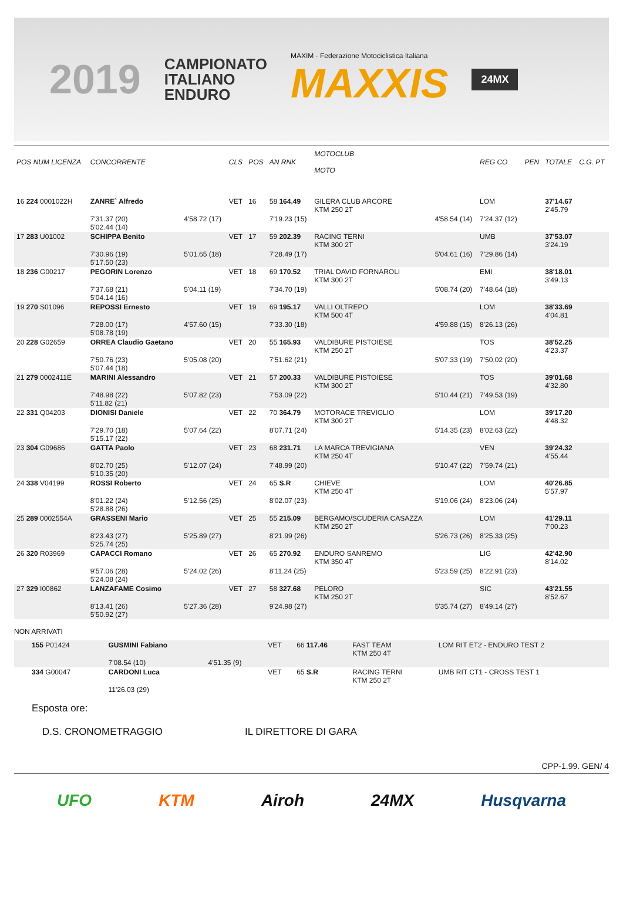2019
CAMPIONATO
ITALIANO
ENDURO
MAXIM · Federazione Motociclistica Italiana
MAXXIS
24MX
| POS NUM LICENZA | CONCORRENTE | | CLS | POS | AN RNK | MOTOCLUB MOTO | | REG CO | PEN | TOTALE | C.G. PT |
| --- | --- | --- | --- | --- | --- | --- | --- | --- | --- | --- | --- |
| 16 224 0001022H | ZANRE` Alfredo | | VET | 16 | 58 164.49 | GILERA CLUB ARCORE KTM 250 2T | | LOM | | 37'14.67 2'45.79 | |
| | 7'31.37 (20) 5'02.44 (14) | 4'58.72 (17) | | | 7'19.23 (15) | | 4'58.54 (14) | 7'24.37 (12) | | | |
| 17 283 U01002 | SCHIPPA Benito | | VET | 17 | 59 202.39 | RACING TERNI KTM 300 2T | | UMB | | 37'53.07 3'24.19 | |
| | 7'30.96 (19) 5'17.50 (23) | 5'01.65 (18) | | | 7'28.49 (17) | | 5'04.61 (16) | 7'29.86 (14) | | | |
| 18 236 G00217 | PEGORIN Lorenzo | | VET | 18 | 69 170.52 | TRIAL DAVID FORNAROLI KTM 300 2T | | EMI | | 38'18.01 3'49.13 | |
| | 7'37.68 (21) 5'04.14 (16) | 5'04.11 (19) | | | 7'34.70 (19) | | 5'08.74 (20) | 7'48.64 (18) | | | |
| 19 270 S01096 | REPOSSI Ernesto | | VET | 19 | 69 195.17 | VALLI OLTREPO KTM 500 4T | | LOM | | 38'33.69 4'04.81 | |
| | 7'28.00 (17) 5'08.78 (19) | 4'57.60 (15) | | | 7'33.30 (18) | | 4'59.88 (15) | 8'26.13 (26) | | | |
| 20 228 G02659 | ORREA Claudio Gaetano | | VET | 20 | 55 165.93 | VALDIBURE PISTOIESE KTM 250 2T | | TOS | | 38'52.25 4'23.37 | |
| | 7'50.76 (23) 5'07.44 (18) | 5'05.08 (20) | | | 7'51.62 (21) | | 5'07.33 (19) | 7'50.02 (20) | | | |
| 21 279 0002411E | MARINI Alessandro | | VET | 21 | 57 200.33 | VALDIBURE PISTOIESE KTM 300 2T | | TOS | | 39'01.68 4'32.80 | |
| | 7'48.98 (22) 5'11.82 (21) | 5'07.82 (23) | | | 7'53.09 (22) | | 5'10.44 (21) | 7'49.53 (19) | | | |
| 22 331 Q04203 | DIONISI Daniele | | VET | 22 | 70 364.79 | MOTORACE TREVIGLIO KTM 300 2T | | LOM | | 39'17.20 4'48.32 | |
| | 7'29.70 (18) 5'15.17 (22) | 5'07.64 (22) | | | 8'07.71 (24) | | 5'14.35 (23) | 8'02.63 (22) | | | |
| 23 304 G09686 | GATTA Paolo | | VET | 23 | 68 231.71 | LA MARCA TREVIGIANA KTM 250 4T | | VEN | | 39'24.32 4'55.44 | |
| | 8'02.70 (25) 5'10.35 (20) | 5'12.07 (24) | | | 7'48.99 (20) | | 5'10.47 (22) | 7'59.74 (21) | | | |
| 24 338 V04199 | ROSSI Roberto | | VET | 24 | 65 S.R | CHIEVE KTM 250 4T | | LOM | | 40'26.85 5'57.97 | |
| | 8'01.22 (24) 5'28.88 (26) | 5'12.56 (25) | | | 8'02.07 (23) | | 5'19.06 (24) | 8'23.06 (24) | | | |
| 25 289 0002554A | GRASSENI Mario | | VET | 25 | 55 215.09 | BERGAMO/SCUDERIA CASAZZA KTM 250 2T | | LOM | | 41'29.11 7'00.23 | |
| | 8'23.43 (27) 5'25.74 (25) | 5'25.89 (27) | | | 8'21.99 (26) | | 5'26.73 (26) | 8'25.33 (25) | | | |
| 26 320 R03969 | CAPACCI Romano | | VET | 26 | 65 270.92 | ENDURO SANREMO KTM 350 4T | | LIG | | 42'42.90 8'14.02 | |
| | 9'57.06 (28) 5'24.08 (24) | 5'24.02 (26) | | | 8'11.24 (25) | | 5'23.59 (25) | 8'22.91 (23) | | | |
| 27 329 I00862 | LANZAFAME Cosimo | | VET | 27 | 58 327.68 | PELORO KTM 250 2T | | SIC | | 43'21.55 8'52.67 | |
| | 8'13.41 (26) 5'50.92 (27) | 5'27.36 (28) | | | 9'24.98 (27) | | 5'35.74 (27) | 8'49.14 (27) | | | |
NON ARRIVATI
| 155 P01424 | GUSMINI Fabiano | | VET | 66 117.46 | FAST TEAM KTM 250 4T | LOM RIT ET2 - ENDURO TEST 2 |
| | 7'08.54 (10) | 4'51.35 (9) | | | | |
| 334 G00047 | CARDONI Luca | | VET | 65 S.R | RACING TERNI KTM 250 2T | UMB RIT CT1 - CROSS TEST 1 |
| | 11'26.03 (29) | | | | | |
Esposta ore:
D.S. CRONOMETRAGGIO IL DIRETTORE DI GARA
CPP-1.99. GEN/ 4
UFO KTM Airoh 24MX Husqvarna